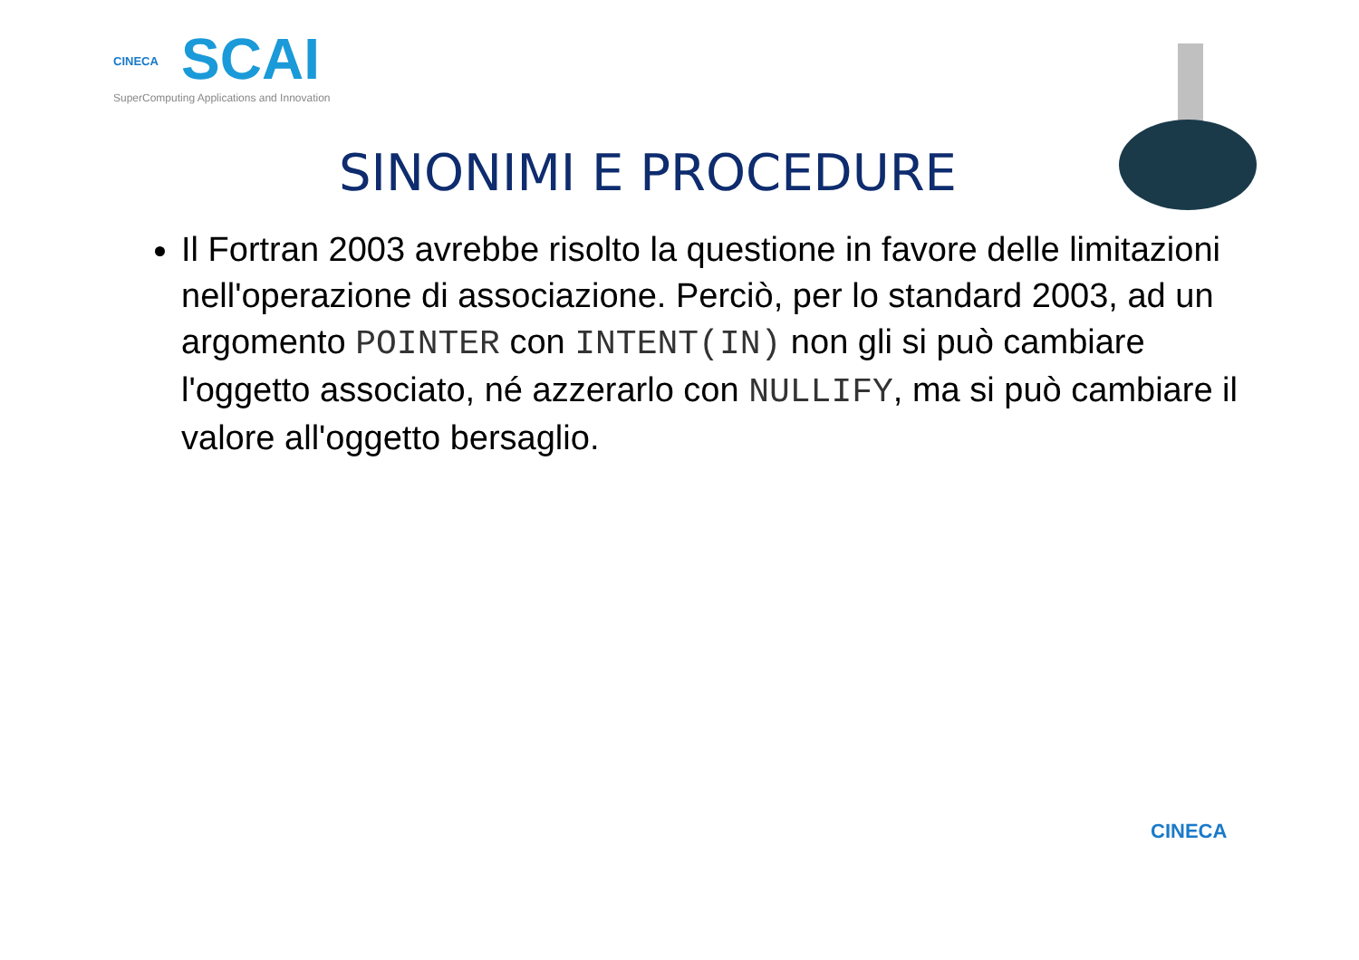CINECA
SCAI
SuperComputing Applications and Innovation
SINONIMI E PROCEDURE
Il Fortran 2003 avrebbe risolto la questione in favore delle limitazioni nell'operazione di associazione. Perciò, per lo standard 2003, ad un argomento POINTER con INTENT(IN) non gli si può cambiare l'oggetto associato, né azzerarlo con NULLIFY, ma si può cambiare il valore all'oggetto bersaglio.
CINECA